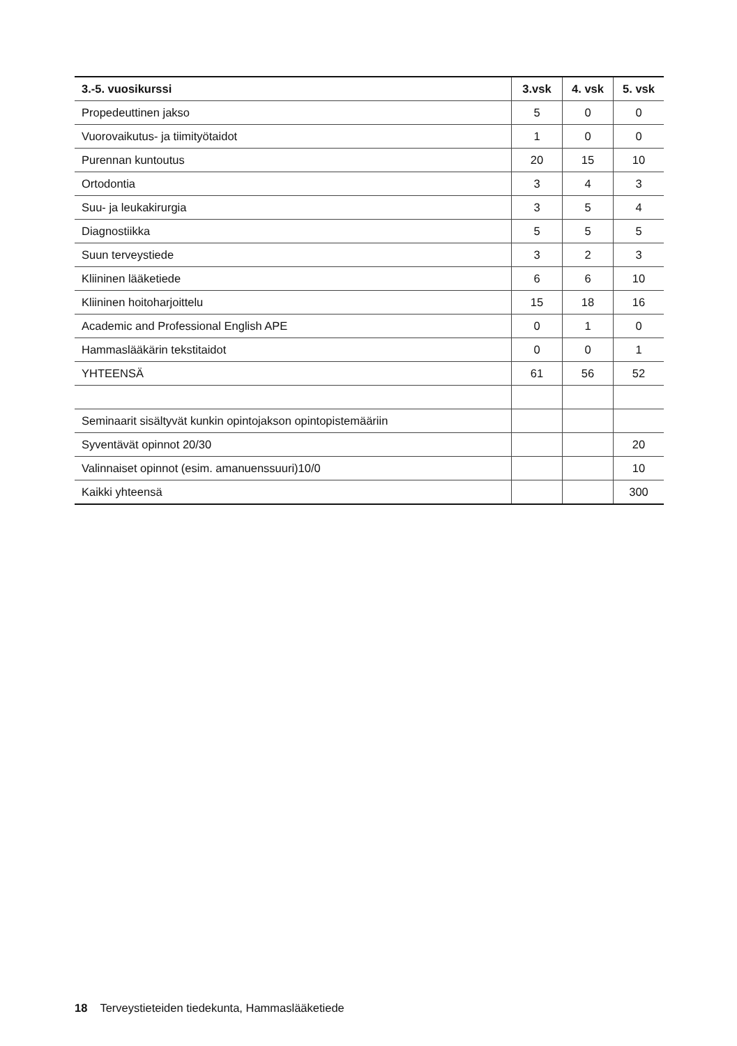| 3.-5. vuosikurssi | 3.vsk | 4. vsk | 5. vsk |
| --- | --- | --- | --- |
| Propedeuttinen jakso | 5 | 0 | 0 |
| Vuorovaikutus- ja tiimityötaidot | 1 | 0 | 0 |
| Purennan kuntoutus | 20 | 15 | 10 |
| Ortodontia | 3 | 4 | 3 |
| Suu- ja leukakirurgia | 3 | 5 | 4 |
| Diagnostiikka | 5 | 5 | 5 |
| Suun terveystiede | 3 | 2 | 3 |
| Kliininen lääketiede | 6 | 6 | 10 |
| Kliininen hoitoharjoittelu | 15 | 18 | 16 |
| Academic and Professional English APE | 0 | 1 | 0 |
| Hammaslääkärin tekstitaidot | 0 | 0 | 1 |
| YHTEENSÄ | 61 | 56 | 52 |
| Seminaarit sisältyvät kunkin opintojakson opintopistemääriin | | | |
| Syventävät opinnot 20/30 | | | 20 |
| Valinnaiset opinnot (esim. amanuenssuuri)10/0 | | | 10 |
| Kaikki yhteensä | | | 300 |
18 Terveystieteiden tiedekunta, Hammaslääketiede